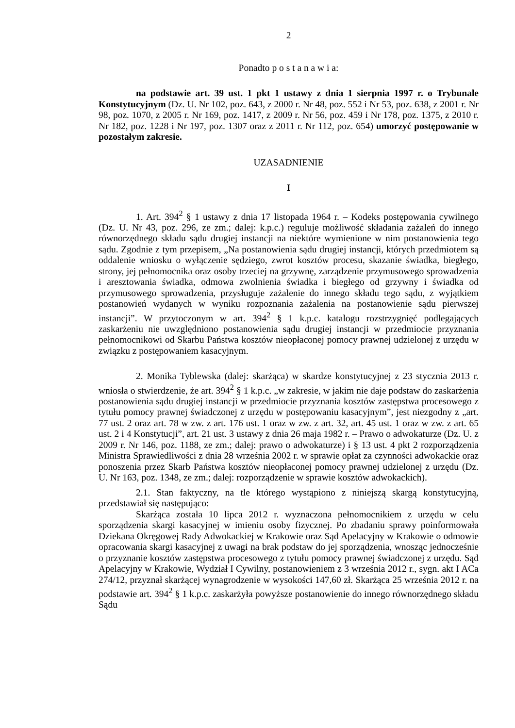2
Ponadto p o s t a n a w i a:
na podstawie art. 39 ust. 1 pkt 1 ustawy z dnia 1 sierpnia 1997 r. o Trybunale Konstytucyjnym (Dz. U. Nr 102, poz. 643, z 2000 r. Nr 48, poz. 552 i Nr 53, poz. 638, z 2001 r. Nr 98, poz. 1070, z 2005 r. Nr 169, poz. 1417, z 2009 r. Nr 56, poz. 459 i Nr 178, poz. 1375, z 2010 r. Nr 182, poz. 1228 i Nr 197, poz. 1307 oraz z 2011 r. Nr 112, poz. 654) umorzyć postępowanie w pozostałym zakresie.
UZASADNIENIE
I
1. Art. 394<sup>2</sup> § 1 ustawy z dnia 17 listopada 1964 r. – Kodeks postępowania cywilnego (Dz. U. Nr 43, poz. 296, ze zm.; dalej: k.p.c.) reguluje możliwość składania zażaleń do innego równorzędnego składu sądu drugiej instancji na niektóre wymienione w nim postanowienia tego sądu. Zgodnie z tym przepisem, „Na postanowienia sądu drugiej instancji, których przedmiotem są oddalenie wniosku o wyłączenie sędziego, zwrot kosztów procesu, skazanie świadka, biegłego, strony, jej pełnomocnika oraz osoby trzeciej na grzywnę, zarządzenie przymusowego sprowadzenia i aresztowania świadka, odmowa zwolnienia świadka i biegłego od grzywny i świadka od przymusowego sprowadzenia, przysługuje zażalenie do innego składu tego sądu, z wyjątkiem postanowień wydanych w wyniku rozpoznania zażalenia na postanowienie sądu pierwszej instancji”. W przytoczonym w art. 394<sup>2</sup> § 1 k.p.c. katalogu rozstrzygnięć podlegających zaskarżeniu nie uwzględniono postanowienia sądu drugiej instancji w przedmiocie przyznania pełnomocnikowi od Skarbu Państwa kosztów nieopłaconej pomocy prawnej udzielonej z urzędu w związku z postępowaniem kasacyjnym.
2. Monika Tyblewska (dalej: skarżąca) w skardze konstytucyjnej z 23 stycznia 2013 r. wniosła o stwierdzenie, że art. 394<sup>2</sup> § 1 k.p.c. „w zakresie, w jakim nie daje podstaw do zaskarżenia postanowienia sądu drugiej instancji w przedmiocie przyznania kosztów zastępstwa procesowego z tytułu pomocy prawnej świadczonej z urzędu w postępowaniu kasacyjnym”, jest niezgodny z „art. 77 ust. 2 oraz art. 78 w zw. z art. 176 ust. 1 oraz w zw. z art. 32, art. 45 ust. 1 oraz w zw. z art. 65 ust. 2 i 4 Konstytucji”, art. 21 ust. 3 ustawy z dnia 26 maja 1982 r. – Prawo o adwokaturze (Dz. U. z 2009 r. Nr 146, poz. 1188, ze zm.; dalej: prawo o adwokaturze) i § 13 ust. 4 pkt 2 rozporządzenia Ministra Sprawiedliwości z dnia 28 września 2002 r. w sprawie opłat za czynności adwokackie oraz ponoszenia przez Skarb Państwa kosztów nieopłaconej pomocy prawnej udzielonej z urzędu (Dz. U. Nr 163, poz. 1348, ze zm.; dalej: rozporządzenie w sprawie kosztów adwokackich).
2.1. Stan faktyczny, na tle którego wystąpiono z niniejszą skargą konstytucyjną, przedstawiał się następująco:
Skarżąca została 10 lipca 2012 r. wyznaczona pełnomocnikiem z urzędu w celu sporządzenia skargi kasacyjnej w imieniu osoby fizycznej. Po zbadaniu sprawy poinformowała Dziekana Okręgowej Rady Adwokackiej w Krakowie oraz Sąd Apelacyjny w Krakowie o odmowie opracowania skargi kasacyjnej z uwagi na brak podstaw do jej sporządzenia, wnosząc jednocześnie o przyznanie kosztów zastępstwa procesowego z tytułu pomocy prawnej świadczonej z urzędu. Sąd Apelacyjny w Krakowie, Wydział I Cywilny, postanowieniem z 3 września 2012 r., sygn. akt I ACa 274/12, przyznał skarżącej wynagrodzenie w wysokości 147,60 zł. Skarżąca 25 września 2012 r. na podstawie art. 394<sup>2</sup> § 1 k.p.c. zaskarżyła powyższe postanowienie do innego równorzędnego składu Sądu